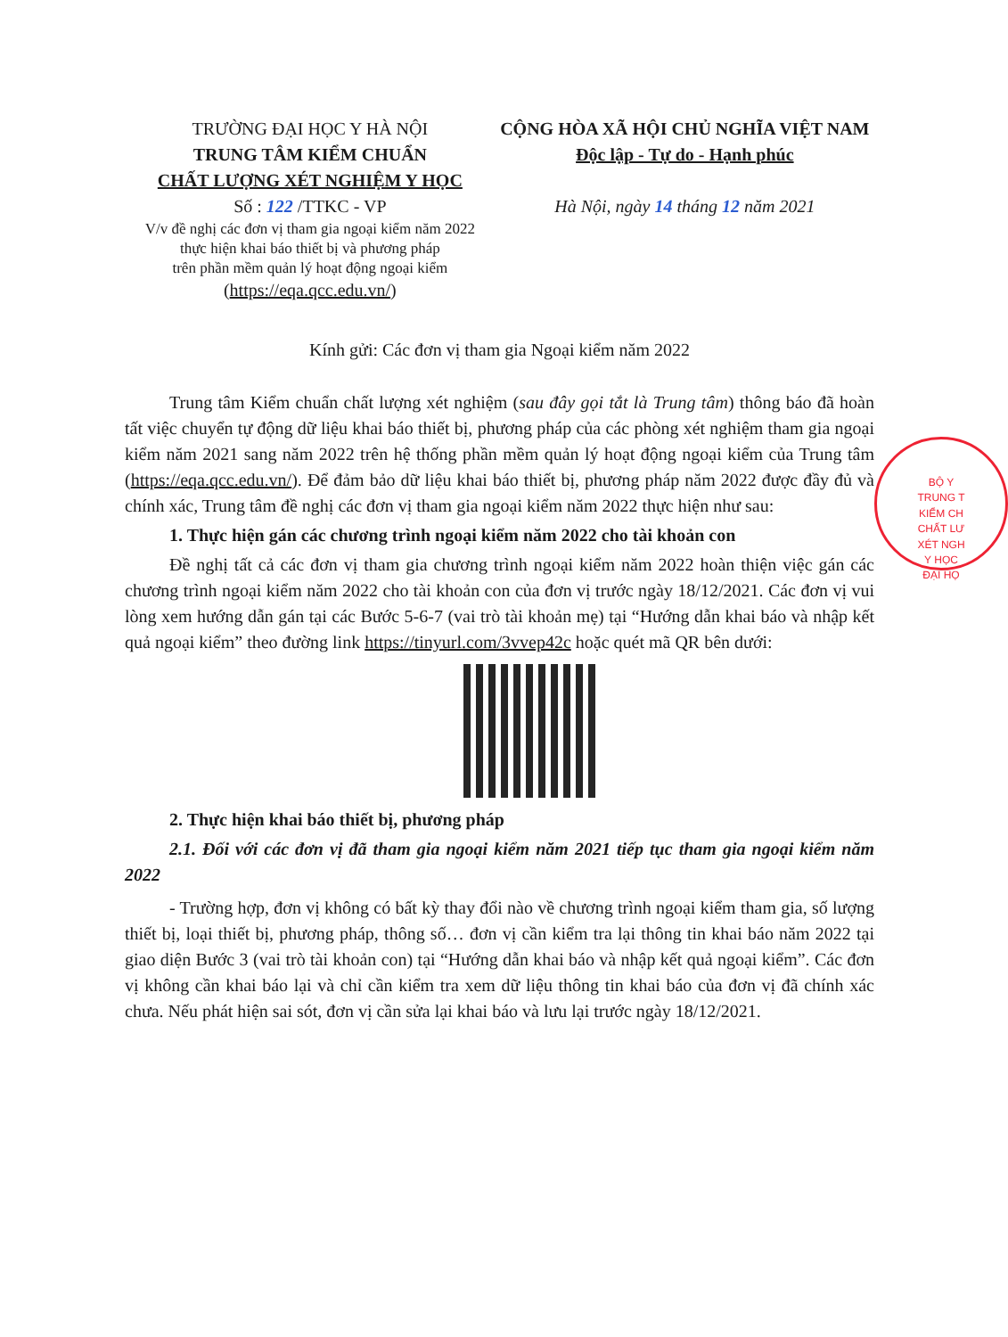TRƯỜNG ĐẠI HỌC Y HÀ NỘI
TRUNG TÂM KIỂM CHUẨN
CHẤT LƯỢNG XÉT NGHIỆM Y HỌC
Số : 122 /TTKC - VP
V/v đề nghị các đơn vị tham gia ngoại kiểm năm 2022
thực hiện khai báo thiết bị và phương pháp
trên phần mềm quản lý hoạt động ngoại kiểm
(https://eqa.qcc.edu.vn/)
CỘNG HÒA XÃ HỘI CHỦ NGHĨA VIỆT NAM
Độc lập - Tự do - Hạnh phúc
Hà Nội, ngày 14 tháng 12 năm 2021
Kính gửi: Các đơn vị tham gia Ngoại kiểm năm 2022
Trung tâm Kiểm chuẩn chất lượng xét nghiệm (sau đây gọi tắt là Trung tâm) thông báo đã hoàn tất việc chuyển tự động dữ liệu khai báo thiết bị, phương pháp của các phòng xét nghiệm tham gia ngoại kiểm năm 2021 sang năm 2022 trên hệ thống phần mềm quản lý hoạt động ngoại kiểm của Trung tâm (https://eqa.qcc.edu.vn/). Để đảm bảo dữ liệu khai báo thiết bị, phương pháp năm 2022 được đầy đủ và chính xác, Trung tâm đề nghị các đơn vị tham gia ngoại kiểm năm 2022 thực hiện như sau:
1. Thực hiện gán các chương trình ngoại kiểm năm 2022 cho tài khoản con
Đề nghị tất cả các đơn vị tham gia chương trình ngoại kiểm năm 2022 hoàn thiện việc gán các chương trình ngoại kiểm năm 2022 cho tài khoản con của đơn vị trước ngày 18/12/2021. Các đơn vị vui lòng xem hướng dẫn gán tại các Bước 5-6-7 (vai trò tài khoản mẹ) tại “Hướng dẫn khai báo và nhập kết quả ngoại kiểm” theo đường link https://tinyurl.com/3vvep42c hoặc quét mã QR bên dưới:
2. Thực hiện khai báo thiết bị, phương pháp
2.1. Đối với các đơn vị đã tham gia ngoại kiểm năm 2021 tiếp tục tham gia ngoại kiểm năm 2022
- Trường hợp, đơn vị không có bất kỳ thay đổi nào về chương trình ngoại kiểm tham gia, số lượng thiết bị, loại thiết bị, phương pháp, thông số… đơn vị cần kiểm tra lại thông tin khai báo năm 2022 tại giao diện Bước 3 (vai trò tài khoản con) tại “Hướng dẫn khai báo và nhập kết quả ngoại kiểm”. Các đơn vị không cần khai báo lại và chỉ cần kiểm tra xem dữ liệu thông tin khai báo của đơn vị đã chính xác chưa. Nếu phát hiện sai sót, đơn vị cần sửa lại khai báo và lưu lại trước ngày 18/12/2021.
BỘ Y
TRUNG T
KIỂM CH
CHẤT LƯ
XÉT NGH
Y HỌC
ĐẠI HỌ